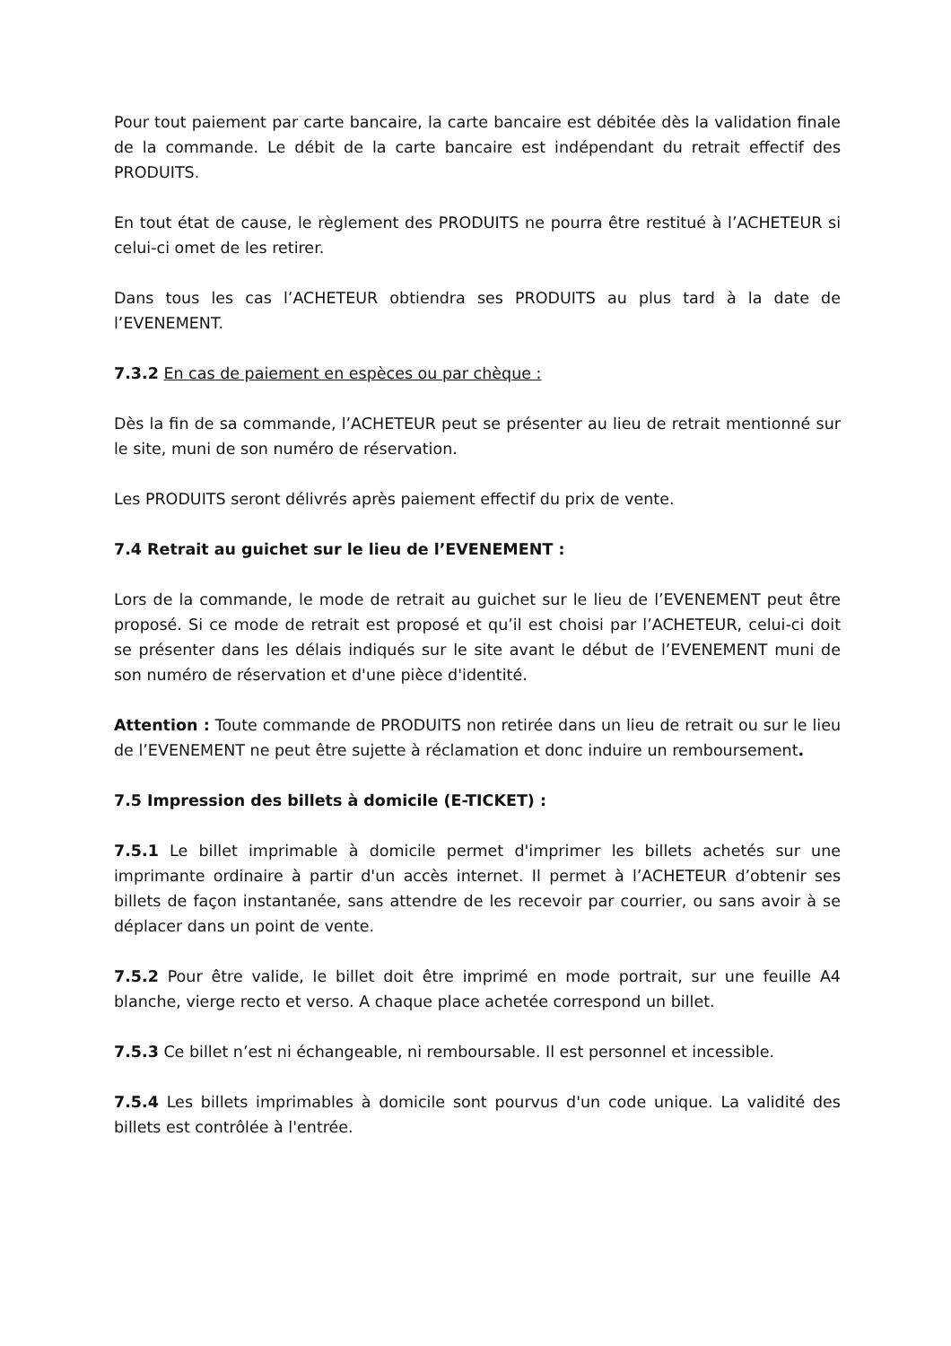Pour tout paiement par carte bancaire, la carte bancaire est débitée dès la validation finale de la commande. Le débit de la carte bancaire est indépendant du retrait effectif des PRODUITS.
En tout état de cause, le règlement des PRODUITS ne pourra être restitué à l’ACHETEUR si celui-ci omet de les retirer.
Dans tous les cas l’ACHETEUR obtiendra ses PRODUITS au plus tard à la date de l’EVENEMENT.
7.3.2 En cas de paiement en espèces ou par chèque :
Dès la fin de sa commande, l’ACHETEUR peut se présenter au lieu de retrait mentionné sur le site, muni de son numéro de réservation.
Les PRODUITS seront délivrés après paiement effectif du prix de vente.
7.4 Retrait au guichet sur le lieu de l’EVENEMENT :
Lors de la commande, le mode de retrait au guichet sur le lieu de l’EVENEMENT peut être proposé. Si ce mode de retrait est proposé et qu’il est choisi par l’ACHETEUR, celui-ci doit se présenter dans les délais indiqués sur le site avant le début de l’EVENEMENT muni de son numéro de réservation et d'une pièce d'identité.
Attention : Toute commande de PRODUITS non retirée dans un lieu de retrait ou sur le lieu de l’EVENEMENT ne peut être sujette à réclamation et donc induire un remboursement.
7.5 Impression des billets à domicile (E-TICKET) :
7.5.1 Le billet imprimable à domicile permet d'imprimer les billets achetés sur une imprimante ordinaire à partir d'un accès internet. Il permet à l’ACHETEUR d’obtenir ses billets de façon instantanée, sans attendre de les recevoir par courrier, ou sans avoir à se déplacer dans un point de vente.
7.5.2 Pour être valide, le billet doit être imprimé en mode portrait, sur une feuille A4 blanche, vierge recto et verso. A chaque place achetée correspond un billet.
7.5.3 Ce billet n’est ni échangeable, ni remboursable. Il est personnel et incessible.
7.5.4 Les billets imprimables à domicile sont pourvus d'un code unique. La validité des billets est contrôlée à l'entrée.